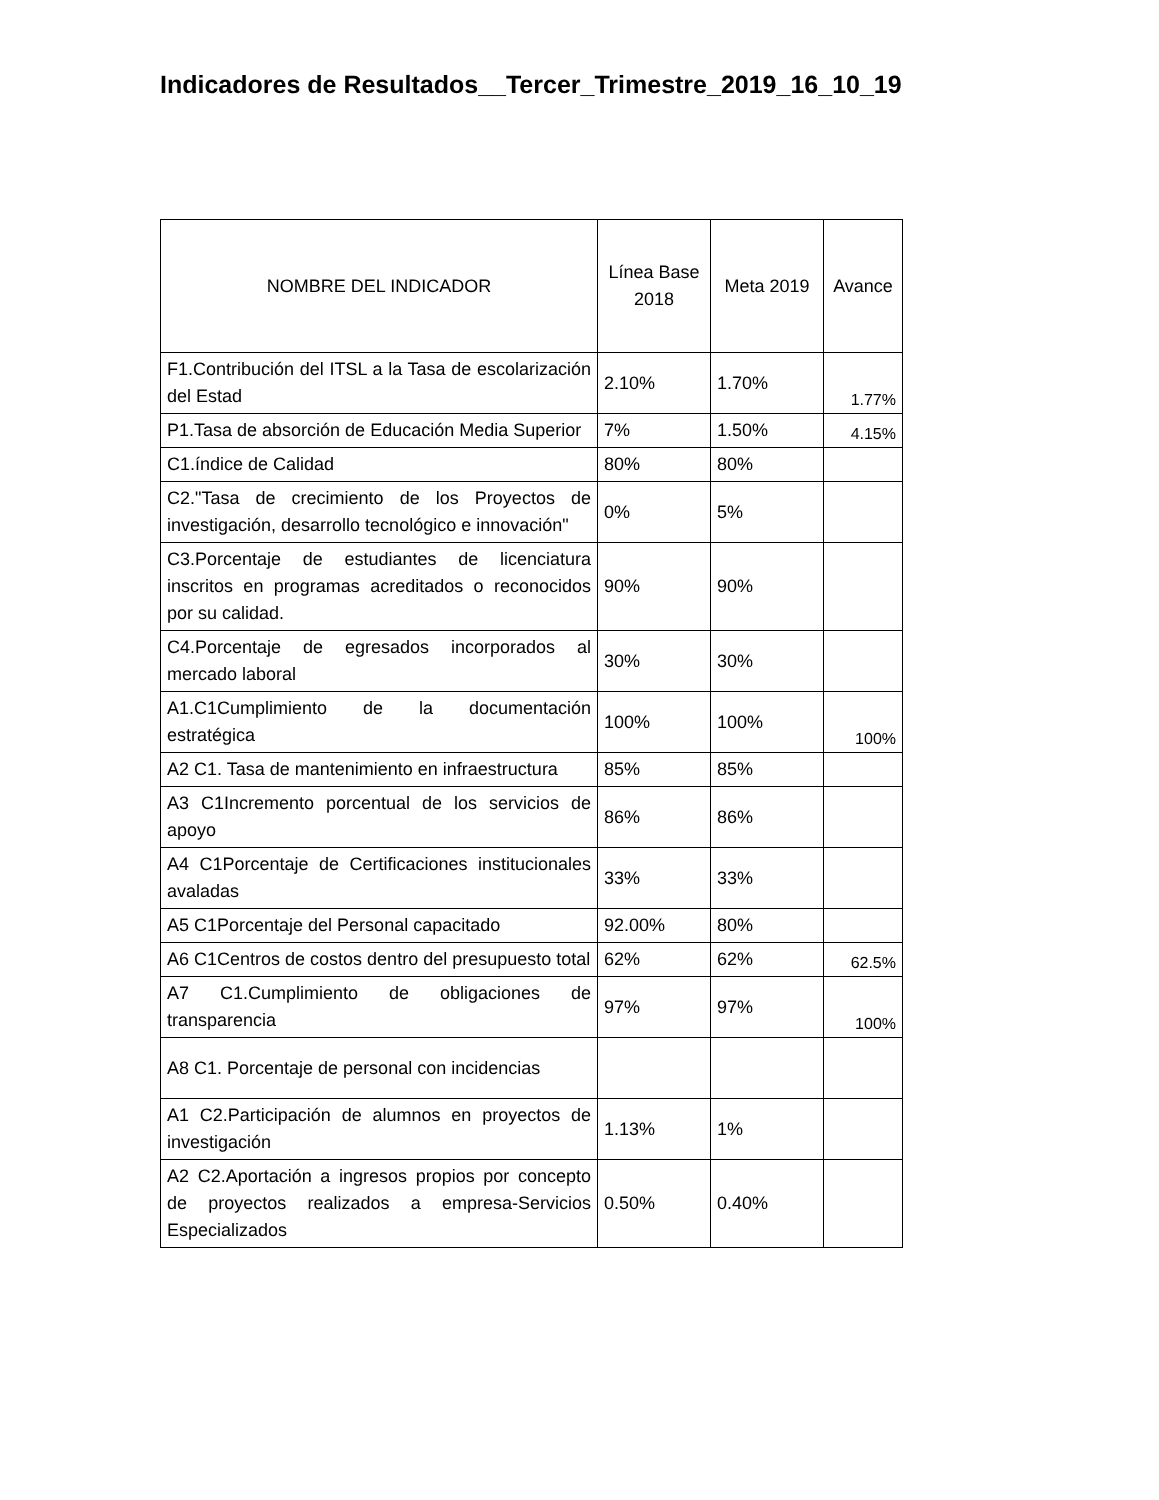Indicadores de Resultados__Tercer_Trimestre_2019_16_10_19
| NOMBRE DEL INDICADOR | Línea Base 2018 | Meta 2019 | Avance |
| --- | --- | --- | --- |
| F1.Contribución del ITSL a la Tasa de escolarización del Estad | 2.10% | 1.70% | 1.77% |
| P1.Tasa de absorción de Educación Media Superior | 7% | 1.50% | 4.15% |
| C1.índice de Calidad | 80% | 80% | |
| C2."Tasa de crecimiento de los Proyectos de investigación, desarrollo tecnológico e innovación" | 0% | 5% | |
| C3.Porcentaje de estudiantes de licenciatura inscritos en programas acreditados o reconocidos por su calidad. | 90% | 90% | |
| C4.Porcentaje de egresados incorporados al mercado laboral | 30% | 30% | |
| A1.C1Cumplimiento de la documentación estratégica | 100% | 100% | 100% |
| A2 C1. Tasa de mantenimiento en infraestructura | 85% | 85% | |
| A3 C1Incremento porcentual de los servicios de apoyo | 86% | 86% | |
| A4 C1Porcentaje de Certificaciones institucionales avaladas | 33% | 33% | |
| A5 C1Porcentaje del Personal capacitado | 92.00% | 80% | |
| A6 C1Centros de costos dentro del presupuesto total | 62% | 62% | 62.5% |
| A7 C1.Cumplimiento de obligaciones de transparencia | 97% | 97% | 100% |
| A8 C1. Porcentaje de personal con incidencias | | | |
| A1 C2.Participación de alumnos en proyectos de investigación | 1.13% | 1% | |
| A2 C2.Aportación a ingresos propios por concepto de proyectos realizados a empresa-Servicios Especializados | 0.50% | 0.40% | |